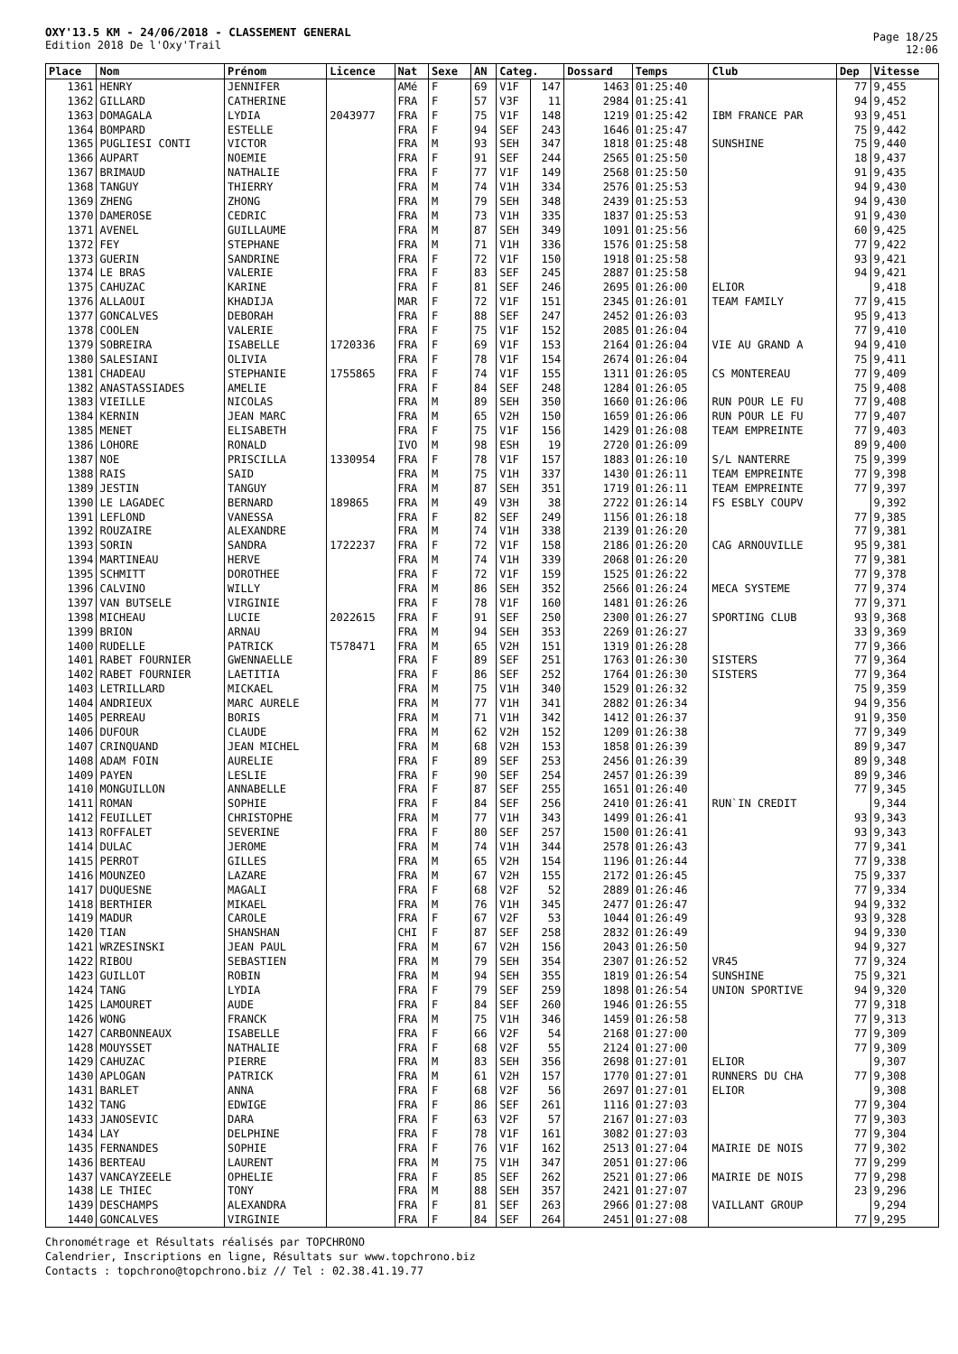OXY'13.5 KM - 24/06/2018 - CLASSEMENT GENERAL
Edition 2018 De l'Oxy'Trail
Page 18/25
12:06
| Place | Nom | Prénom | Licence | Nat | Sexe | AN | Categ. | | Dossard | Temps | Club | Dep | Vitesse |
| --- | --- | --- | --- | --- | --- | --- | --- | --- | --- | --- | --- | --- | --- |
| 1361 | HENRY | JENNIFER | | AMé | F | 69 | V1F | 147 | 1463 | 01:25:40 | | 77 | 9,455 |
| 1362 | GILLARD | CATHERINE | | FRA | F | 57 | V3F | 11 | 2984 | 01:25:41 | | 94 | 9,452 |
| 1363 | DOMAGALA | LYDIA | 2043977 | FRA | F | 75 | V1F | 148 | 1219 | 01:25:42 | IBM FRANCE PAR | 93 | 9,451 |
| 1364 | BOMPARD | ESTELLE | | FRA | F | 94 | SEF | 243 | 1646 | 01:25:47 | | 75 | 9,442 |
| 1365 | PUGLIESI CONTI | VICTOR | | FRA | M | 93 | SEH | 347 | 1818 | 01:25:48 | SUNSHINE | 75 | 9,440 |
| 1366 | AUPART | NOEMIE | | FRA | F | 91 | SEF | 244 | 2565 | 01:25:50 | | 18 | 9,437 |
| 1367 | BRIMAUD | NATHALIE | | FRA | F | 77 | V1F | 149 | 2568 | 01:25:50 | | 91 | 9,435 |
| 1368 | TANGUY | THIERRY | | FRA | M | 74 | V1H | 334 | 2576 | 01:25:53 | | 94 | 9,430 |
| 1369 | ZHENG | ZHONG | | FRA | M | 79 | SEH | 348 | 2439 | 01:25:53 | | 94 | 9,430 |
| 1370 | DAMEROSE | CEDRIC | | FRA | M | 73 | V1H | 335 | 1837 | 01:25:53 | | 91 | 9,430 |
| 1371 | AVENEL | GUILLAUME | | FRA | M | 87 | SEH | 349 | 1091 | 01:25:56 | | 60 | 9,425 |
| 1372 | FEY | STEPHANE | | FRA | M | 71 | V1H | 336 | 1576 | 01:25:58 | | 77 | 9,422 |
| 1373 | GUERIN | SANDRINE | | FRA | F | 72 | V1F | 150 | 1918 | 01:25:58 | | 93 | 9,421 |
| 1374 | LE BRAS | VALERIE | | FRA | F | 83 | SEF | 245 | 2887 | 01:25:58 | | 94 | 9,421 |
| 1375 | CAHUZAC | KARINE | | FRA | F | 81 | SEF | 246 | 2695 | 01:26:00 | ELIOR | | 9,418 |
| 1376 | ALLAOUI | KHADIJA | | MAR | F | 72 | V1F | 151 | 2345 | 01:26:01 | TEAM FAMILY | 77 | 9,415 |
| 1377 | GONCALVES | DEBORAH | | FRA | F | 88 | SEF | 247 | 2452 | 01:26:03 | | 95 | 9,413 |
| 1378 | COOLEN | VALERIE | | FRA | F | 75 | V1F | 152 | 2085 | 01:26:04 | | 77 | 9,410 |
| 1379 | SOBREIRA | ISABELLE | 1720336 | FRA | F | 69 | V1F | 153 | 2164 | 01:26:04 | VIE AU GRAND A | 94 | 9,410 |
| 1380 | SALESIANI | OLIVIA | | FRA | F | 78 | V1F | 154 | 2674 | 01:26:04 | | 75 | 9,411 |
| 1381 | CHADEAU | STEPHANIE | 1755865 | FRA | F | 74 | V1F | 155 | 1311 | 01:26:05 | CS MONTEREAU | 77 | 9,409 |
| 1382 | ANASTASSIADES | AMELIE | | FRA | F | 84 | SEF | 248 | 1284 | 01:26:05 | | 75 | 9,408 |
| 1383 | VIEILLE | NICOLAS | | FRA | M | 89 | SEH | 350 | 1660 | 01:26:06 | RUN POUR LE FU | 77 | 9,408 |
| 1384 | KERNIN | JEAN MARC | | FRA | M | 65 | V2H | 150 | 1659 | 01:26:06 | RUN POUR LE FU | 77 | 9,407 |
| 1385 | MENET | ELISABETH | | FRA | F | 75 | V1F | 156 | 1429 | 01:26:08 | TEAM EMPREINTE | 77 | 9,403 |
| 1386 | LOHORE | RONALD | | IVO | M | 98 | ESH | 19 | 2720 | 01:26:09 | | 89 | 9,400 |
| 1387 | NOE | PRISCILLA | 1330954 | FRA | F | 78 | V1F | 157 | 1883 | 01:26:10 | S/L NANTERRE | 75 | 9,399 |
| 1388 | RAIS | SAID | | FRA | M | 75 | V1H | 337 | 1430 | 01:26:11 | TEAM EMPREINTE | 77 | 9,398 |
| 1389 | JESTIN | TANGUY | | FRA | M | 87 | SEH | 351 | 1719 | 01:26:11 | TEAM EMPREINTE | 77 | 9,397 |
| 1390 | LE LAGADEC | BERNARD | 189865 | FRA | M | 49 | V3H | 38 | 2722 | 01:26:14 | FS ESBLY COUPV | | 9,392 |
| 1391 | LEFLOND | VANESSA | | FRA | F | 82 | SEF | 249 | 1156 | 01:26:18 | | 77 | 9,385 |
| 1392 | ROUZAIRE | ALEXANDRE | | FRA | M | 74 | V1H | 338 | 2139 | 01:26:20 | | 77 | 9,381 |
| 1393 | SORIN | SANDRA | 1722237 | FRA | F | 72 | V1F | 158 | 2186 | 01:26:20 | CAG ARNOUVILLE | 95 | 9,381 |
| 1394 | MARTINEAU | HERVE | | FRA | M | 74 | V1H | 339 | 2068 | 01:26:20 | | 77 | 9,381 |
| 1395 | SCHMITT | DOROTHEE | | FRA | F | 72 | V1F | 159 | 1525 | 01:26:22 | | 77 | 9,378 |
| 1396 | CALVINO | WILLY | | FRA | M | 86 | SEH | 352 | 2566 | 01:26:24 | MECA SYSTEME | 77 | 9,374 |
| 1397 | VAN BUTSELE | VIRGINIE | | FRA | F | 78 | V1F | 160 | 1481 | 01:26:26 | | 77 | 9,371 |
| 1398 | MICHEAU | LUCIE | 2022615 | FRA | F | 91 | SEF | 250 | 2300 | 01:26:27 | SPORTING CLUB | 93 | 9,368 |
| 1399 | BRION | ARNAU | | FRA | M | 94 | SEH | 353 | 2269 | 01:26:27 | | 33 | 9,369 |
| 1400 | RUDELLE | PATRICK | T578471 | FRA | M | 65 | V2H | 151 | 1319 | 01:26:28 | | 77 | 9,366 |
| 1401 | RABET FOURNIER | GWENNAELLE | | FRA | F | 89 | SEF | 251 | 1763 | 01:26:30 | SISTERS | 77 | 9,364 |
| 1402 | RABET FOURNIER | LAETITIA | | FRA | F | 86 | SEF | 252 | 1764 | 01:26:30 | SISTERS | 77 | 9,364 |
| 1403 | LETRILLARD | MICKAEL | | FRA | M | 75 | V1H | 340 | 1529 | 01:26:32 | | 75 | 9,359 |
| 1404 | ANDRIEUX | MARC AURELE | | FRA | M | 77 | V1H | 341 | 2882 | 01:26:34 | | 94 | 9,356 |
| 1405 | PERREAU | BORIS | | FRA | M | 71 | V1H | 342 | 1412 | 01:26:37 | | 91 | 9,350 |
| 1406 | DUFOUR | CLAUDE | | FRA | M | 62 | V2H | 152 | 1209 | 01:26:38 | | 77 | 9,349 |
| 1407 | CRINQUAND | JEAN MICHEL | | FRA | M | 68 | V2H | 153 | 1858 | 01:26:39 | | 89 | 9,347 |
| 1408 | ADAM FOIN | AURELIE | | FRA | F | 89 | SEF | 253 | 2456 | 01:26:39 | | 89 | 9,348 |
| 1409 | PAYEN | LESLIE | | FRA | F | 90 | SEF | 254 | 2457 | 01:26:39 | | 89 | 9,346 |
| 1410 | MONGUILLON | ANNABELLE | | FRA | F | 87 | SEF | 255 | 1651 | 01:26:40 | | 77 | 9,345 |
| 1411 | ROMAN | SOPHIE | | FRA | F | 84 | SEF | 256 | 2410 | 01:26:41 | RUN`IN CREDIT | | 9,344 |
| 1412 | FEUILLET | CHRISTOPHE | | FRA | M | 77 | V1H | 343 | 1499 | 01:26:41 | | 93 | 9,343 |
| 1413 | ROFFALET | SEVERINE | | FRA | F | 80 | SEF | 257 | 1500 | 01:26:41 | | 93 | 9,343 |
| 1414 | DULAC | JEROME | | FRA | M | 74 | V1H | 344 | 2578 | 01:26:43 | | 77 | 9,341 |
| 1415 | PERROT | GILLES | | FRA | M | 65 | V2H | 154 | 1196 | 01:26:44 | | 77 | 9,338 |
| 1416 | MOUNZEO | LAZARE | | FRA | M | 67 | V2H | 155 | 2172 | 01:26:45 | | 75 | 9,337 |
| 1417 | DUQUESNE | MAGALI | | FRA | F | 68 | V2F | 52 | 2889 | 01:26:46 | | 77 | 9,334 |
| 1418 | BERTHIER | MIKAEL | | FRA | M | 76 | V1H | 345 | 2477 | 01:26:47 | | 94 | 9,332 |
| 1419 | MADUR | CAROLE | | FRA | F | 67 | V2F | 53 | 1044 | 01:26:49 | | 93 | 9,328 |
| 1420 | TIAN | SHANSHAN | | CHI | F | 87 | SEF | 258 | 2832 | 01:26:49 | | 94 | 9,330 |
| 1421 | WRZESINSKI | JEAN PAUL | | FRA | M | 67 | V2H | 156 | 2043 | 01:26:50 | | 94 | 9,327 |
| 1422 | RIBOU | SEBASTIEN | | FRA | M | 79 | SEH | 354 | 2307 | 01:26:52 | VR45 | 77 | 9,324 |
| 1423 | GUILLOT | ROBIN | | FRA | M | 94 | SEH | 355 | 1819 | 01:26:54 | SUNSHINE | 75 | 9,321 |
| 1424 | TANG | LYDIA | | FRA | F | 79 | SEF | 259 | 1898 | 01:26:54 | UNION SPORTIVE | 94 | 9,320 |
| 1425 | LAMOURET | AUDE | | FRA | F | 84 | SEF | 260 | 1946 | 01:26:55 | | 77 | 9,318 |
| 1426 | WONG | FRANCK | | FRA | M | 75 | V1H | 346 | 1459 | 01:26:58 | | 77 | 9,313 |
| 1427 | CARBONNEAUX | ISABELLE | | FRA | F | 66 | V2F | 54 | 2168 | 01:27:00 | | 77 | 9,309 |
| 1428 | MOUYSSET | NATHALIE | | FRA | F | 68 | V2F | 55 | 2124 | 01:27:00 | | 77 | 9,309 |
| 1429 | CAHUZAC | PIERRE | | FRA | M | 83 | SEH | 356 | 2698 | 01:27:01 | ELIOR | | 9,307 |
| 1430 | APLOGAN | PATRICK | | FRA | M | 61 | V2H | 157 | 1770 | 01:27:01 | RUNNERS DU CHA | 77 | 9,308 |
| 1431 | BARLET | ANNA | | FRA | F | 68 | V2F | 56 | 2697 | 01:27:01 | ELIOR | | 9,308 |
| 1432 | TANG | EDWIGE | | FRA | F | 86 | SEF | 261 | 1116 | 01:27:03 | | 77 | 9,304 |
| 1433 | JANOSEVIC | DARA | | FRA | F | 63 | V2F | 57 | 2167 | 01:27:03 | | 77 | 9,303 |
| 1434 | LAY | DELPHINE | | FRA | F | 78 | V1F | 161 | 3082 | 01:27:03 | | 77 | 9,304 |
| 1435 | FERNANDES | SOPHIE | | FRA | F | 76 | V1F | 162 | 2513 | 01:27:04 | MAIRIE DE NOIS | 77 | 9,302 |
| 1436 | BERTEAU | LAURENT | | FRA | M | 75 | V1H | 347 | 2051 | 01:27:06 | | 77 | 9,299 |
| 1437 | VANCAYZEELE | OPHELIE | | FRA | F | 85 | SEF | 262 | 2521 | 01:27:06 | MAIRIE DE NOIS | 77 | 9,298 |
| 1438 | LE THIEC | TONY | | FRA | M | 88 | SEH | 357 | 2421 | 01:27:07 | | 23 | 9,296 |
| 1439 | DESCHAMPS | ALEXANDRA | | FRA | F | 81 | SEF | 263 | 2966 | 01:27:08 | VAILLANT GROUP | | 9,294 |
| 1440 | GONCALVES | VIRGINIE | | FRA | F | 84 | SEF | 264 | 2451 | 01:27:08 | | 77 | 9,295 |
Chronométrage et Résultats réalisés par TOPCHRONO
Calendrier, Inscriptions en ligne, Résultats sur www.topchrono.biz
Contacts : topchrono@topchrono.biz // Tel : 02.38.41.19.77